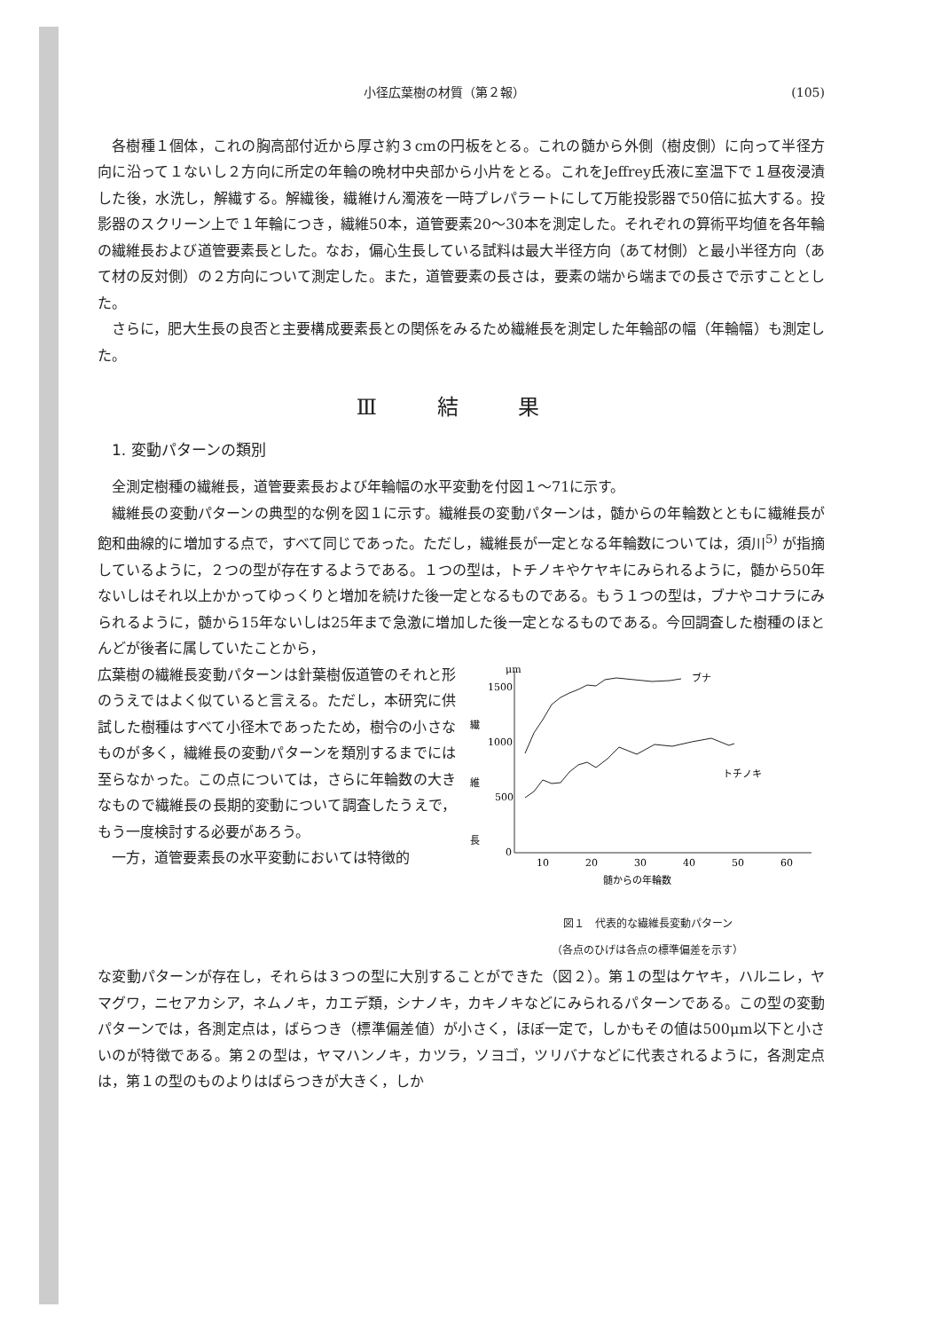小径広葉樹の材質（第２報） (105)
各樹種１個体，これの胸高部付近から厚さ約３cmの円板をとる。これの髄から外側（樹皮側）に向って半径方向に沿って１ないし２方向に所定の年輪の晩材中央部から小片をとる。これをJeffrey氏液に室温下で１昼夜浸漬した後，水洗し，解繊する。解繊後，繊維けん濁液を一時プレパラートにして万能投影器で50倍に拡大する。投影器のスクリーン上で１年輪につき，繊維50本，道管要素20～30本を測定した。それぞれの算術平均値を各年輪の繊維長および道管要素長とした。なお，偏心生長している試料は最大半径方向（あて材側）と最小半径方向（あて材の反対側）の２方向について測定した。また，道管要素の長さは，要素の端から端までの長さで示すこととした。
さらに，肥大生長の良否と主要構成要素長との関係をみるため繊維長を測定した年輪部の幅（年輪幅）も測定した。
Ⅲ 結 果
1. 変動パターンの類別
全測定樹種の繊維長，道管要素長および年輪幅の水平変動を付図１～71に示す。
繊維長の変動パターンの典型的な例を図１に示す。繊維長の変動パターンは，髄からの年輪数とともに繊維長が飽和曲線的に増加する点で，すべて同じであった。ただし，繊維長が一定となる年輪数については，須川<sup>5)</sup> が指摘しているように，２つの型が存在するようである。１つの型は，トチノキやケヤキにみられるように，髄から50年ないしはそれ以上かかってゆっくりと増加を続けた後一定となるものである。もう１つの型は，ブナやコナラにみられるように，髄から15年ないしは25年まで急激に増加した後一定となるものである。今回調査した樹種のほとんどが後者に属していたことから，
広葉樹の繊維長変動パターンは針葉樹仮道管のそれと形のうえではよく似ていると言える。ただし，本研究に供試した樹種はすべて小径木であったため，樹令の小さなものが多く，繊維長の変動パターンを類別するまでには至らなかった。この点については，さらに年輪数の大きなもので繊維長の長期的変動について調査したうえで，もう一度検討する必要があろう。
一方，道管要素長の水平変動においては特徴的
μm
繊
維
長
1500
1000
500
0
10
20
30
40
50
60
ブナ
トチノキ
髄からの年輪数
図１　代表的な繊維長変動パターン
（各点のひげは各点の標準偏差を示す）
な変動パターンが存在し，それらは３つの型に大別することができた（図２）。第１の型はケヤキ，ハルニレ，ヤマグワ，ニセアカシア，ネムノキ，カエデ類，シナノキ，カキノキなどにみられるパターンである。この型の変動パターンでは，各測定点は，ばらつき（標準偏差値）が小さく，ほぼ一定で，しかもその値は500μm以下と小さいのが特徴である。第２の型は，ヤマハンノキ，カツラ，ソヨゴ，ツリバナなどに代表されるように，各測定点は，第１の型のものよりはばらつきが大きく，しか